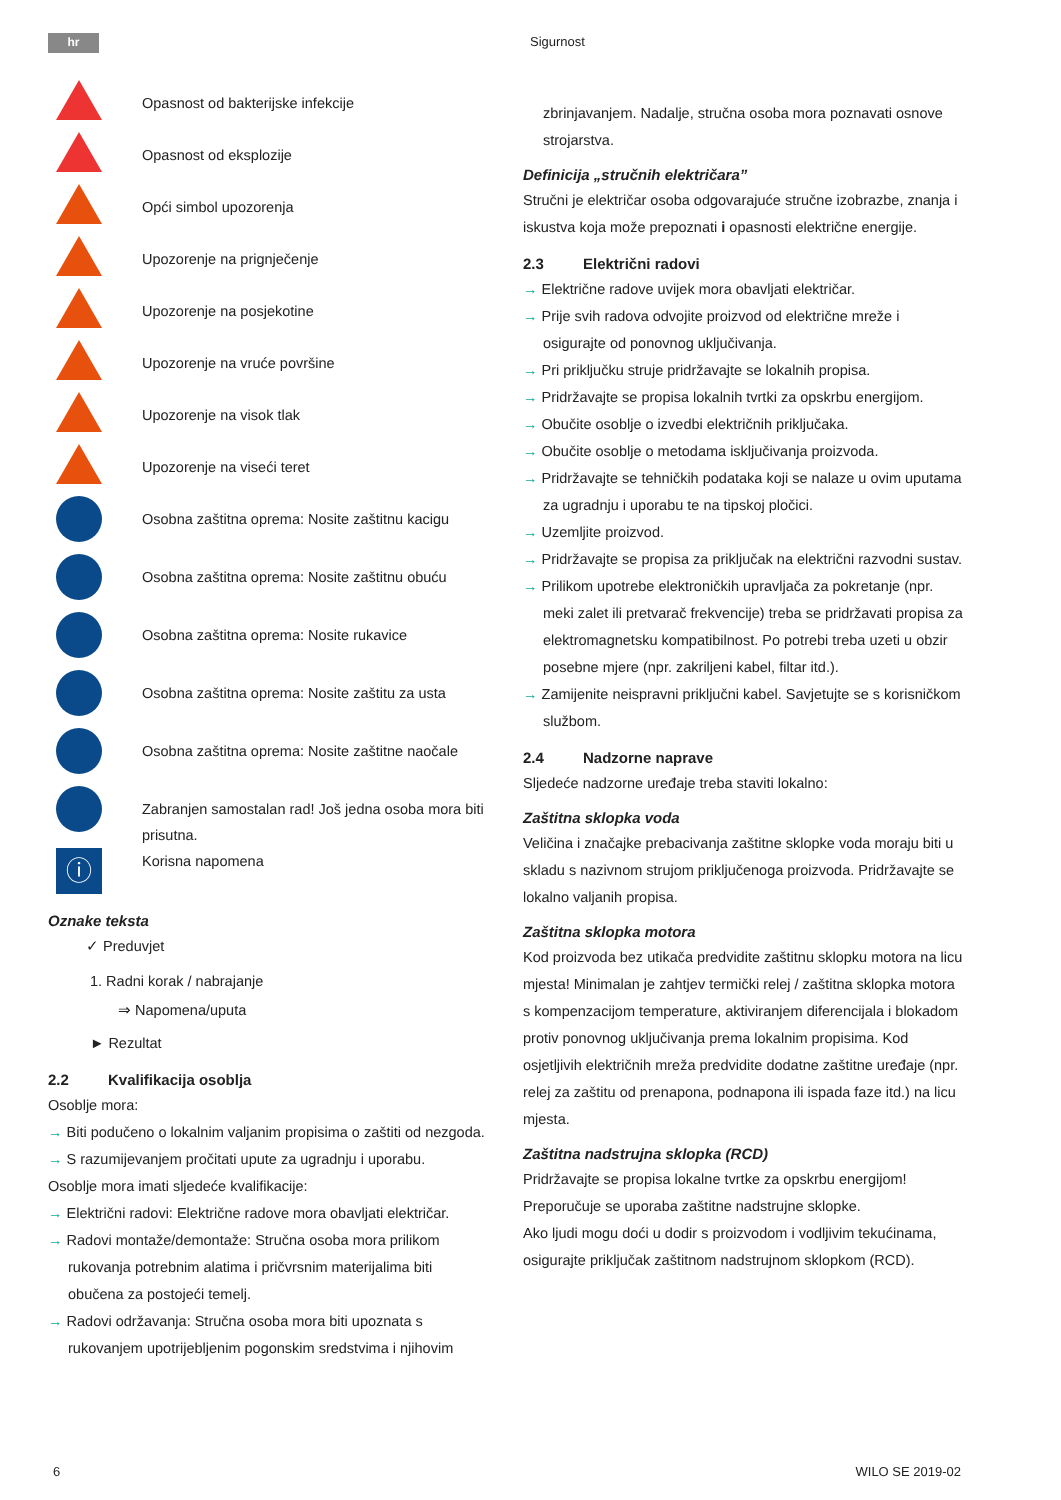hr Sigurnost
Opasnost od bakterijske infekcije
Opasnost od eksplozije
Opći simbol upozorenja
Upozorenje na prignječenje
Upozorenje na posjekotine
Upozorenje na vruće površine
Upozorenje na visok tlak
Upozorenje na viseći teret
Osobna zaštitna oprema: Nosite zaštitnu kacigu
Osobna zaštitna oprema: Nosite zaštitnu obuću
Osobna zaštitna oprema: Nosite rukavice
Osobna zaštitna oprema: Nosite zaštitu za usta
Osobna zaštitna oprema: Nosite zaštitne naočale
Zabranjen samostalan rad! Još jedna osoba mora biti prisutna.
ⓘ
Korisna napomena
Oznake teksta
✓ Preduvjet
1. Radni korak / nabrajanje
⇒ Napomena/uputa
► Rezultat
2.2 Kvalifikacija osoblja
Osoblje mora:
→ Biti podučeno o lokalnim valjanim propisima o zaštiti od nezgoda.
→ S razumijevanjem pročitati upute za ugradnju i uporabu.
Osoblje mora imati sljedeće kvalifikacije:
→ Električni radovi: Električne radove mora obavljati električar.
→ Radovi montaže/demontaže: Stručna osoba mora prilikom rukovanja potrebnim alatima i pričvrsnim materijalima biti obučena za postojeći temelj.
→ Radovi održavanja: Stručna osoba mora biti upoznata s rukovanjem upotrijebljenim pogonskim sredstvima i njihovim
zbrinjavanjem. Nadalje, stručna osoba mora poznavati osnove strojarstva.
Definicija „stručnih električara”
Stručni je električar osoba odgovarajuće stručne izobrazbe, znanja i iskustva koja može prepoznati i opasnosti električne energije.
2.3 Električni radovi
→ Električne radove uvijek mora obavljati električar.
→ Prije svih radova odvojite proizvod od električne mreže i osigurajte od ponovnog uključivanja.
→ Pri priključku struje pridržavajte se lokalnih propisa.
→ Pridržavajte se propisa lokalnih tvrtki za opskrbu energijom.
→ Obučite osoblje o izvedbi električnih priključaka.
→ Obučite osoblje o metodama isključivanja proizvoda.
→ Pridržavajte se tehničkih podataka koji se nalaze u ovim uputama za ugradnju i uporabu te na tipskoj pločici.
→ Uzemljite proizvod.
→ Pridržavajte se propisa za priključak na električni razvodni sustav.
→ Prilikom upotrebe elektroničkih upravljača za pokretanje (npr. meki zalet ili pretvarač frekvencije) treba se pridržavati propisa za elektromagnetsku kompatibilnost. Po potrebi treba uzeti u obzir posebne mjere (npr. zakriljeni kabel, filtar itd.).
→ Zamijenite neispravni priključni kabel. Savjetujte se s korisničkom službom.
2.4 Nadzorne naprave
Sljedeće nadzorne uređaje treba staviti lokalno:
Zaštitna sklopka voda
Veličina i značajke prebacivanja zaštitne sklopke voda moraju biti u skladu s nazivnom strujom priključenoga proizvoda. Pridržavajte se lokalno valjanih propisa.
Zaštitna sklopka motora
Kod proizvoda bez utikača predvidite zaštitnu sklopku motora na licu mjesta! Minimalan je zahtjev termički relej / zaštitna sklopka motora s kompenzacijom temperature, aktiviranjem diferencijala i blokadom protiv ponovnog uključivanja prema lokalnim propisima. Kod osjetljivih električnih mreža predvidite dodatne zaštitne uređaje (npr. relej za zaštitu od prenapona, podnapona ili ispada faze itd.) na licu mjesta.
Zaštitna nadstrujna sklopka (RCD)
Pridržavajte se propisa lokalne tvrtke za opskrbu energijom! Preporučuje se uporaba zaštitne nadstrujne sklopke.
Ako ljudi mogu doći u dodir s proizvodom i vodljivim tekućinama, osigurajte priključak zaštitnom nadstrujnom sklopkom (RCD).
6 WILO SE 2019-02